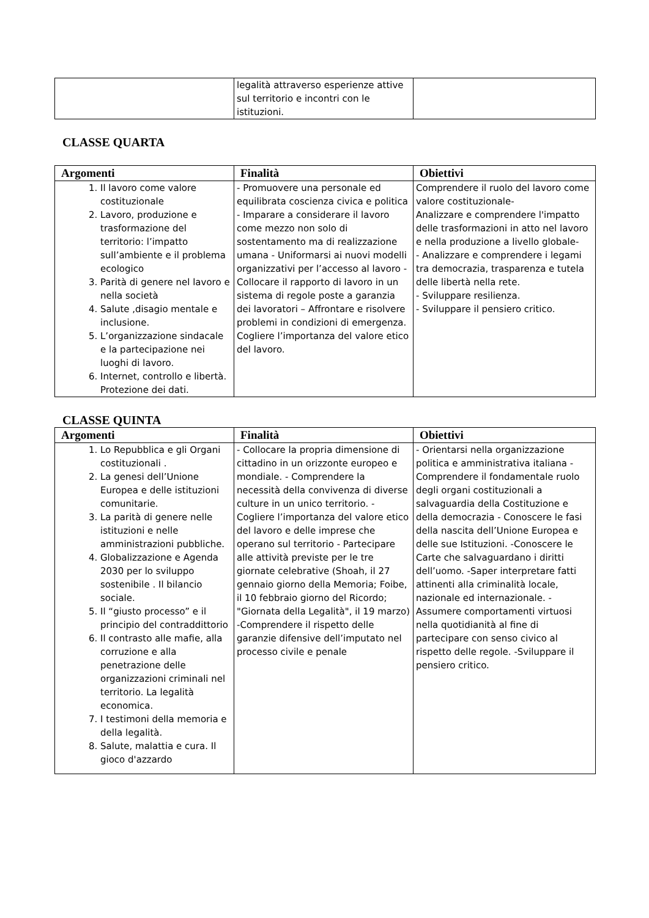| | legalità attraverso esperienze attive sul territorio e incontri con le istituzioni. | |
CLASSE QUARTA
| Argomenti | Finalità | Obiettivi |
| --- | --- | --- |
| 1. Il lavoro come valore costituzionale 2. Lavoro, produzione e trasformazione del territorio: l’impatto sull’ambiente e il problema ecologico 3. Parità di genere nel lavoro e nella società 4. Salute ,disagio mentale e inclusione. 5. L’organizzazione sindacale e la partecipazione nei luoghi di lavoro. 6. Internet, controllo e libertà. Protezione dei dati. | - Promuovere una personale ed equilibrata coscienza civica e politica - Imparare a considerare il lavoro come mezzo non solo di sostentamento ma di realizzazione umana - Uniformarsi ai nuovi modelli organizzativi per l’accesso al lavoro - Collocare il rapporto di lavoro in un sistema di regole poste a garanzia dei lavoratori – Affrontare e risolvere problemi in condizioni di emergenza. Cogliere l’importanza del valore etico del lavoro. | Comprendere il ruolo del lavoro come valore costituzionale- Analizzare e comprendere l'impatto delle trasformazioni in atto nel lavoro e nella produzione a livello globale- - Analizzare e comprendere i legami tra democrazia, trasparenza e tutela delle libertà nella rete. - Sviluppare resilienza. - Sviluppare il pensiero critico. |
CLASSE QUINTA
| Argomenti | Finalità | Obiettivi |
| --- | --- | --- |
| 1. Lo Repubblica e gli Organi costituzionali . 2. La genesi dell’Unione Europea e delle istituzioni comunitarie. 3. La parità di genere nelle istituzioni e nelle amministrazioni pubbliche. 4. Globalizzazione e Agenda 2030 per lo sviluppo sostenibile . Il bilancio sociale. 5. Il “giusto processo” e il principio del contraddittorio 6. Il contrasto alle mafie, alla corruzione e alla penetrazione delle organizzazioni criminali nel territorio. La legalità economica. 7. I testimoni della memoria e della legalità. 8. Salute, malattia e cura. Il gioco d'azzardo | - Collocare la propria dimensione di cittadino in un orizzonte europeo e mondiale. - Comprendere la necessità della convivenza di diverse culture in un unico territorio. - Cogliere l’importanza del valore etico del lavoro e delle imprese che operano sul territorio - Partecipare alle attività previste per le tre giornate celebrative (Shoah, il 27 gennaio giorno della Memoria; Foibe, il 10 febbraio giorno del Ricordo; "Giornata della Legalità", il 19 marzo) -Comprendere il rispetto delle garanzie difensive dell’imputato nel processo civile e penale | - Orientarsi nella organizzazione politica e amministrativa italiana - Comprendere il fondamentale ruolo degli organi costituzionali a salvaguardia della Costituzione e della democrazia - Conoscere le fasi della nascita dell’Unione Europea e delle sue Istituzioni. -Conoscere le Carte che salvaguardano i diritti dell’uomo. -Saper interpretare fatti attinenti alla criminalità locale, nazionale ed internazionale. - Assumere comportamenti virtuosi nella quotidianità al fine di partecipare con senso civico al rispetto delle regole. -Sviluppare il pensiero critico. |